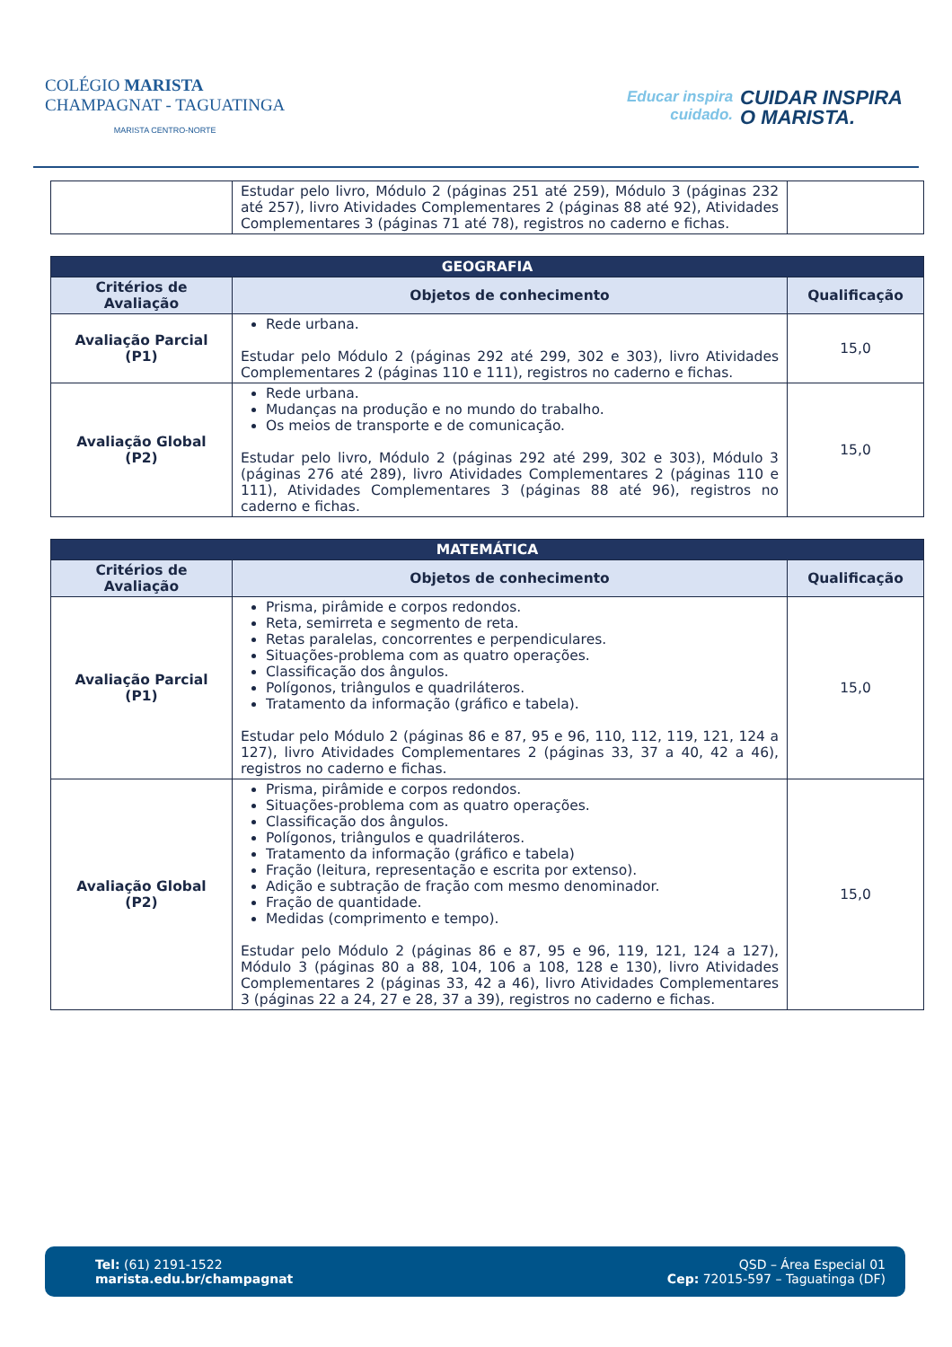COLÉGIO MARISTA
CHAMPAGNAT - TAGUATINGA
MARISTA CENTRO-NORTE
Educar inspira
cuidado.
CUIDAR INSPIRA
O MARISTA.
| | Estudar pelo livro, Módulo 2 (páginas 251 até 259), Módulo 3 (páginas 232 até 257), livro Atividades Complementares 2 (páginas 88 até 92), Atividades Complementares 3 (páginas 71 até 78), registros no caderno e fichas. | |
| GEOGRAFIA | | |
| --- | --- | --- |
| Critérios de Avaliação | Objetos de conhecimento | Qualificação |
| Avaliação Parcial (P1) | Rede urbana. Estudar pelo Módulo 2 (páginas 292 até 299, 302 e 303), livro Atividades Complementares 2 (páginas 110 e 111), registros no caderno e fichas. | 15,0 |
| Avaliação Global (P2) | Rede urbana. Mudanças na produção e no mundo do trabalho. Os meios de transporte e de comunicação. Estudar pelo livro, Módulo 2 (páginas 292 até 299, 302 e 303), Módulo 3 (páginas 276 até 289), livro Atividades Complementares 2 (páginas 110 e 111), Atividades Complementares 3 (páginas 88 até 96), registros no caderno e fichas. | 15,0 |
| MATEMÁTICA | | |
| --- | --- | --- |
| Critérios de Avaliação | Objetos de conhecimento | Qualificação |
| Avaliação Parcial (P1) | Prisma, pirâmide e corpos redondos. Reta, semirreta e segmento de reta. Retas paralelas, concorrentes e perpendiculares. Situações-problema com as quatro operações. Classificação dos ângulos. Polígonos, triângulos e quadriláteros. Tratamento da informação (gráfico e tabela). Estudar pelo Módulo 2 (páginas 86 e 87, 95 e 96, 110, 112, 119, 121, 124 a 127), livro Atividades Complementares 2 (páginas 33, 37 a 40, 42 a 46), registros no caderno e fichas. | 15,0 |
| Avaliação Global (P2) | Prisma, pirâmide e corpos redondos. Situações-problema com as quatro operações. Classificação dos ângulos. Polígonos, triângulos e quadriláteros. Tratamento da informação (gráfico e tabela) Fração (leitura, representação e escrita por extenso). Adição e subtração de fração com mesmo denominador. Fração de quantidade. Medidas (comprimento e tempo). Estudar pelo Módulo 2 (páginas 86 e 87, 95 e 96, 119, 121, 124 a 127), Módulo 3 (páginas 80 a 88, 104, 106 a 108, 128 e 130), livro Atividades Complementares 2 (páginas 33, 42 a 46), livro Atividades Complementares 3 (páginas 22 a 24, 27 e 28, 37 a 39), registros no caderno e fichas. | 15,0 |
Tel: (61) 2191-1522
marista.edu.br/champagnat
QSD – Área Especial 01
Cep: 72015-597 – Taguatinga (DF)